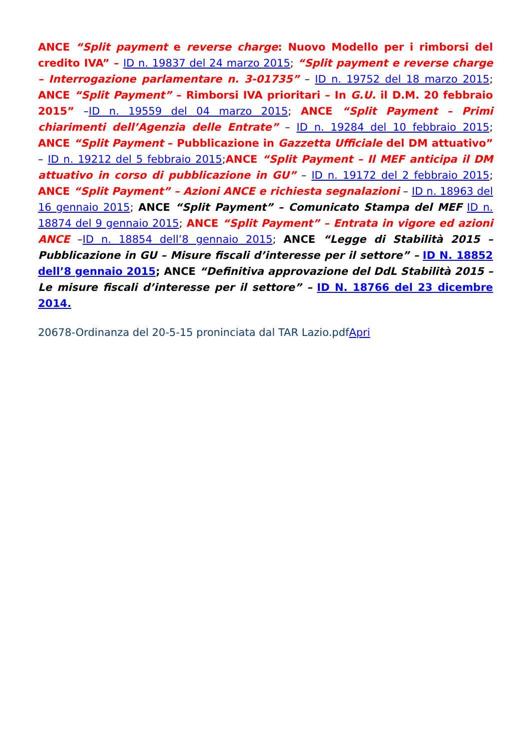ANCE “Split payment e reverse charge: Nuovo Modello per i rimborsi del credito IVA” – ID n. 19837 del 24 marzo 2015; “Split payment e reverse charge – Interrogazione parlamentare n. 3-01735” – ID n. 19752 del 18 marzo 2015; ANCE “Split Payment” – Rimborsi IVA prioritari – In G.U. il D.M. 20 febbraio 2015” –ID n. 19559 del 04 marzo 2015; ANCE “Split Payment – Primi chiarimenti dell’Agenzia delle Entrate” – ID n. 19284 del 10 febbraio 2015; ANCE “Split Payment – Pubblicazione in Gazzetta Ufficiale del DM attuativo” – ID n. 19212 del 5 febbraio 2015;ANCE “Split Payment – Il MEF anticipa il DM attuativo in corso di pubblicazione in GU” – ID n. 19172 del 2 febbraio 2015; ANCE “Split Payment” – Azioni ANCE e richiesta segnalazioni – ID n. 18963 del 16 gennaio 2015; ANCE “Split Payment” – Comunicato Stampa del MEF ID n. 18874 del 9 gennaio 2015; ANCE “Split Payment” – Entrata in vigore ed azioni ANCE –ID n. 18854 dell’8 gennaio 2015; ANCE “Legge di Stabilità 2015 – Pubblicazione in GU – Misure fiscali d’interesse per il settore” – ID N. 18852 dell’8 gennaio 2015; ANCE “Definitiva approvazione del DdL Stabilità 2015 – Le misure fiscali d’interesse per il settore” – ID N. 18766 del 23 dicembre 2014.
20678-Ordinanza del 20-5-15 proninciata dal TAR Lazio.pdfApri